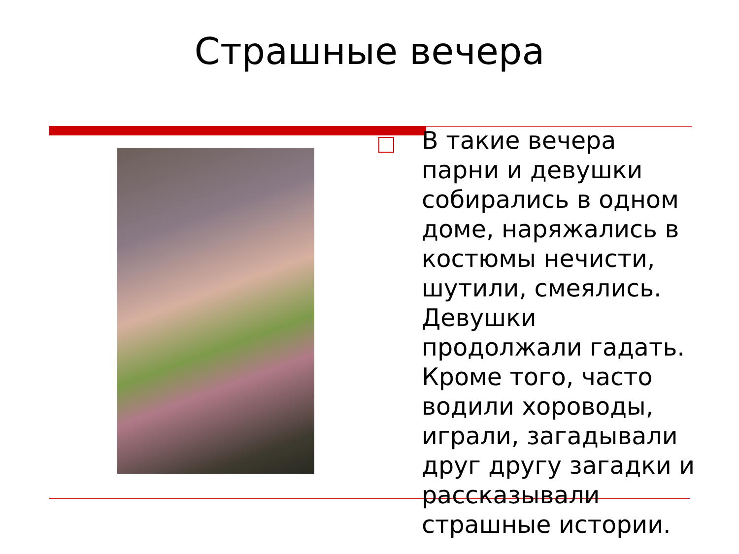Страшные вечера
В такие вечера парни и девушки собирались в одном доме, наряжались в костюмы нечисти, шутили, смеялись. Девушки продолжали гадать. Кроме того, часто водили хороводы, играли, загадывали друг другу загадки и рассказывали страшные истории.